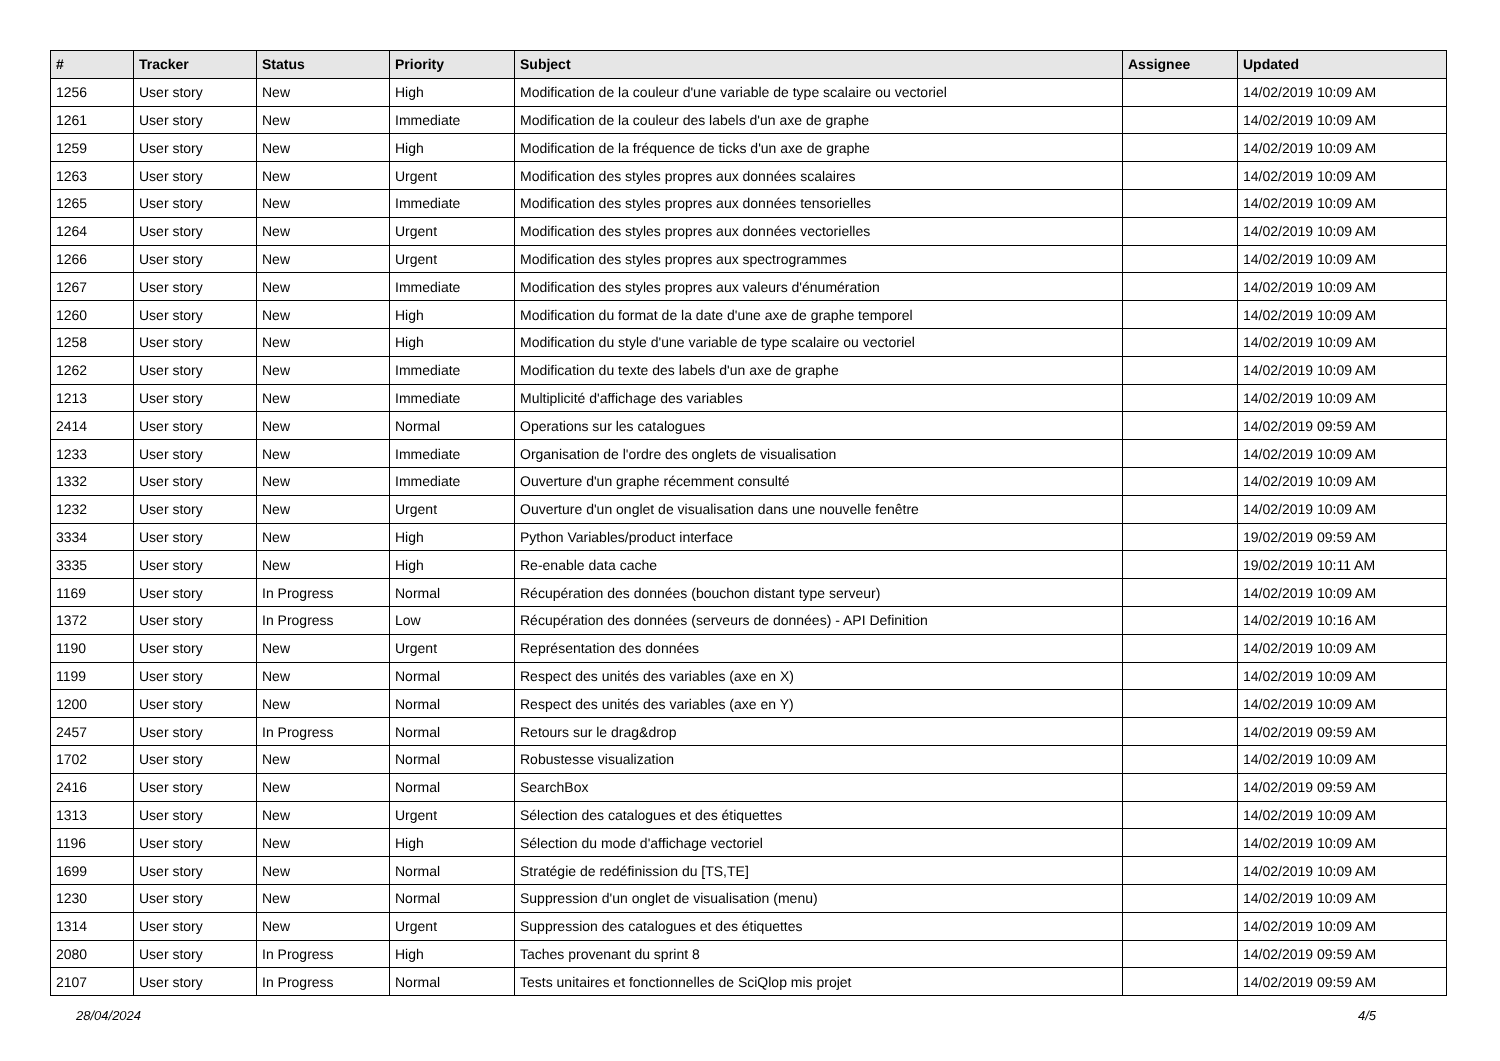| # | Tracker | Status | Priority | Subject | Assignee | Updated |
| --- | --- | --- | --- | --- | --- | --- |
| 1256 | User story | New | High | Modification de la couleur d'une variable de type scalaire ou vectoriel | | 14/02/2019 10:09 AM |
| 1261 | User story | New | Immediate | Modification de la couleur des labels d'un axe de graphe | | 14/02/2019 10:09 AM |
| 1259 | User story | New | High | Modification de la fréquence de ticks d'un axe de graphe | | 14/02/2019 10:09 AM |
| 1263 | User story | New | Urgent | Modification des styles propres aux données scalaires | | 14/02/2019 10:09 AM |
| 1265 | User story | New | Immediate | Modification des styles propres aux données tensorielles | | 14/02/2019 10:09 AM |
| 1264 | User story | New | Urgent | Modification des styles propres aux données vectorielles | | 14/02/2019 10:09 AM |
| 1266 | User story | New | Urgent | Modification des styles propres aux spectrogrammes | | 14/02/2019 10:09 AM |
| 1267 | User story | New | Immediate | Modification des styles propres aux valeurs d'énumération | | 14/02/2019 10:09 AM |
| 1260 | User story | New | High | Modification du format de la date d'une axe de graphe temporel | | 14/02/2019 10:09 AM |
| 1258 | User story | New | High | Modification du style d'une variable de type scalaire ou vectoriel | | 14/02/2019 10:09 AM |
| 1262 | User story | New | Immediate | Modification du texte des labels d'un axe de graphe | | 14/02/2019 10:09 AM |
| 1213 | User story | New | Immediate | Multiplicité d'affichage des variables | | 14/02/2019 10:09 AM |
| 2414 | User story | New | Normal | Operations sur les catalogues | | 14/02/2019 09:59 AM |
| 1233 | User story | New | Immediate | Organisation de l'ordre des onglets de visualisation | | 14/02/2019 10:09 AM |
| 1332 | User story | New | Immediate | Ouverture d'un graphe récemment consulté | | 14/02/2019 10:09 AM |
| 1232 | User story | New | Urgent | Ouverture d'un onglet de visualisation dans une nouvelle fenêtre | | 14/02/2019 10:09 AM |
| 3334 | User story | New | High | Python Variables/product interface | | 19/02/2019 09:59 AM |
| 3335 | User story | New | High | Re-enable data cache | | 19/02/2019 10:11 AM |
| 1169 | User story | In Progress | Normal | Récupération des données (bouchon distant type serveur) | | 14/02/2019 10:09 AM |
| 1372 | User story | In Progress | Low | Récupération des données (serveurs de données) - API Definition | | 14/02/2019 10:16 AM |
| 1190 | User story | New | Urgent | Représentation des données | | 14/02/2019 10:09 AM |
| 1199 | User story | New | Normal | Respect des unités des variables (axe en X) | | 14/02/2019 10:09 AM |
| 1200 | User story | New | Normal | Respect des unités des variables (axe en Y) | | 14/02/2019 10:09 AM |
| 2457 | User story | In Progress | Normal | Retours sur le drag&drop | | 14/02/2019 09:59 AM |
| 1702 | User story | New | Normal | Robustesse visualization | | 14/02/2019 10:09 AM |
| 2416 | User story | New | Normal | SearchBox | | 14/02/2019 09:59 AM |
| 1313 | User story | New | Urgent | Sélection des catalogues et des étiquettes | | 14/02/2019 10:09 AM |
| 1196 | User story | New | High | Sélection du mode d'affichage vectoriel | | 14/02/2019 10:09 AM |
| 1699 | User story | New | Normal | Stratégie de redéfinission du [TS,TE] | | 14/02/2019 10:09 AM |
| 1230 | User story | New | Normal | Suppression d'un onglet de visualisation (menu) | | 14/02/2019 10:09 AM |
| 1314 | User story | New | Urgent | Suppression des catalogues et des étiquettes | | 14/02/2019 10:09 AM |
| 2080 | User story | In Progress | High | Taches provenant du sprint 8 | | 14/02/2019 09:59 AM |
| 2107 | User story | In Progress | Normal | Tests unitaires et fonctionnelles de SciQlop mis projet | | 14/02/2019 09:59 AM |
28/04/2024 4/5